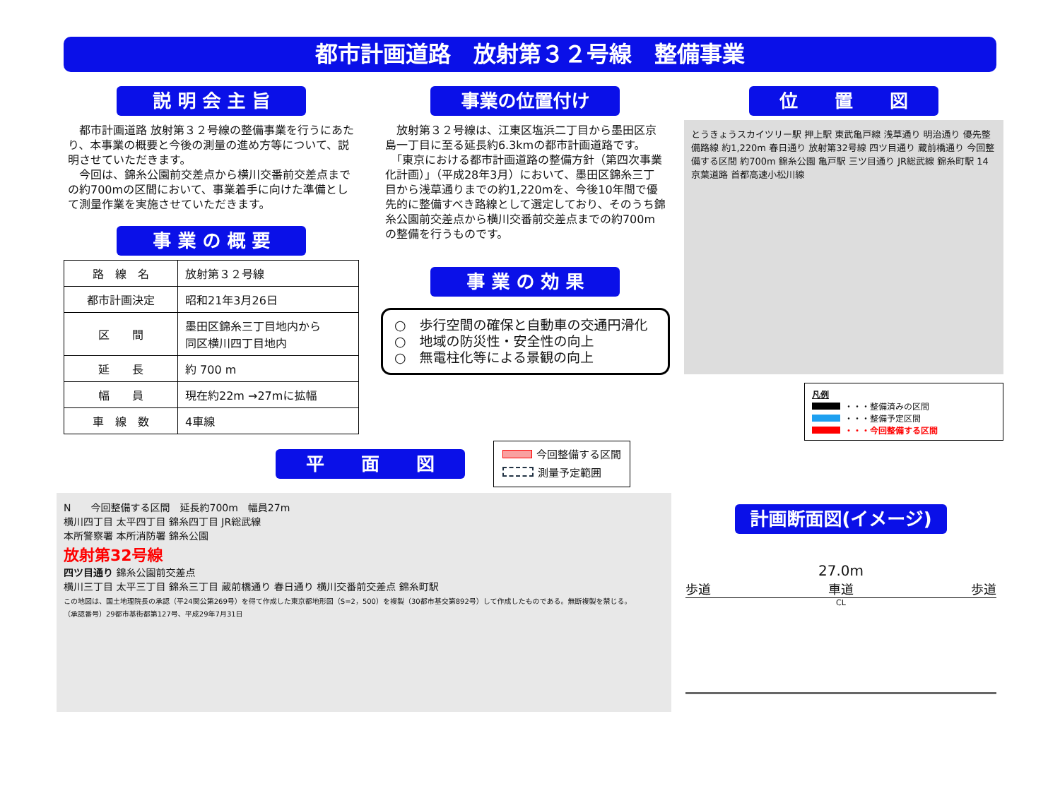都市計画道路　放射第３２号線　整備事業
説 明 会 主 旨
　都市計画道路 放射第３２号線の整備事業を行うにあたり、本事業の概要と今後の測量の進め方等について、説明させていただきます。
　今回は、錦糸公園前交差点から横川交番前交差点までの約700mの区間において、事業着手に向けた準備として測量作業を実施させていただきます。
事 業 の 概 要
| 路 線 名 | 放射第３２号線 |
| 都市計画決定 | 昭和21年3月26日 |
| 区 間 | 墨田区錦糸三丁目地内から 同区横川四丁目地内 |
| 延 長 | 約 700 m |
| 幅 員 | 現在約22m →27mに拡幅 |
| 車 線 数 | 4車線 |
事業の位置付け
　放射第３２号線は、江東区塩浜二丁目から墨田区京島一丁目に至る延長約6.3kmの都市計画道路です。
　「東京における都市計画道路の整備方針（第四次事業化計画）」（平成28年3月）において、墨田区錦糸三丁目から浅草通りまでの約1,220mを、今後10年間で優先的に整備すべき路線として選定しており、そのうち錦糸公園前交差点から横川交番前交差点までの約700mの整備を行うものです。
事 業 の 効 果
○　歩行空間の確保と自動車の交通円滑化
○　地域の防災性・安全性の向上
○　無電柱化等による景観の向上
位　　置　　図
とうきょうスカイツリー駅 押上駅 東武亀戸線 浅草通り 明治通り 優先整備路線 約1,220m 春日通り 放射第32号線 四ツ目通り 蔵前橋通り 今回整備する区間 約700m 錦糸公園 亀戸駅 三ツ目通り JR総武線 錦糸町駅 14 京葉道路 首都高速小松川線
凡例
・・・整備済みの区間
・・・整備予定区間
・・・今回整備する区間
平　　面　　図
今回整備する区間
測量予定範囲
N　　今回整備する区間　延長約700m　幅員27m
横川四丁目 太平四丁目 錦糸四丁目 JR総武線
本所警察署 本所消防署 錦糸公園
放射第32号線
四ツ目通り 錦糸公園前交差点
横川三丁目 太平三丁目 錦糸三丁目 蔵前橋通り 春日通り 横川交番前交差点 錦糸町駅
この地図は、国土地理院長の承認（平24関公第269号）を得て作成した東京都地形図（S=2，500）を複製（30都市基交第892号）して作成したものである。無断複製を禁じる。
（承認番号）29都市基街都第127号、平成29年7月31日
計画断面図(イメージ)
27.0m
歩道 車道 歩道
CL